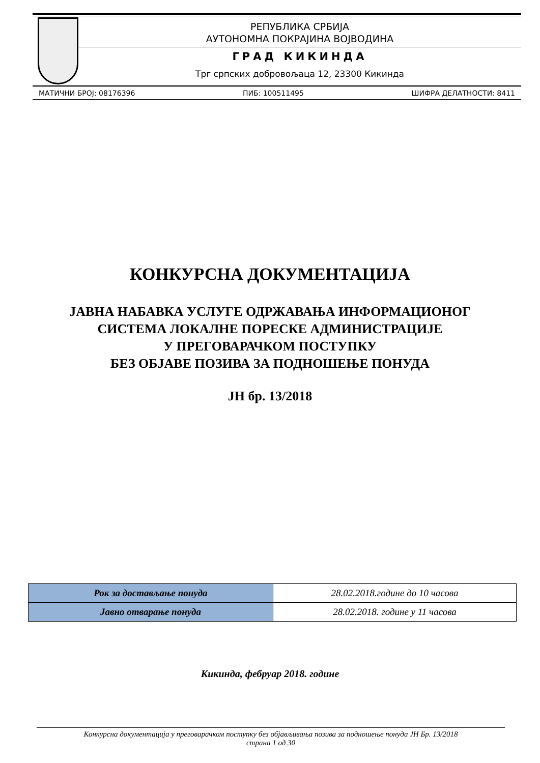РЕПУБЛИКА СРБИЈА
АУТОНОМНА ПОКРАЈИНА ВОЈВОДИНА
ГРАД КИКИНДА
Трг српских добровољаца 12, 23300 Кикинда
МАТИЧНИ БРОЈ: 08176396 ПИБ: 100511495 ШИФРА ДЕЛАТНОСТИ: 8411
КОНКУРСНА ДОКУМЕНТАЦИЈА
ЈАВНА НАБАВКА УСЛУГЕ ОДРЖАВАЊА ИНФОРМАЦИОНОГ
СИСТЕМА ЛОКАЛНЕ ПОРЕСКЕ АДМИНИСТРАЦИЈЕ
У ПРЕГОВАРАЧКОМ ПОСТУПКУ
БЕЗ ОБЈАВЕ ПОЗИВА ЗА ПОДНОШЕЊЕ ПОНУДА
ЈН бр. 13/2018
| Рок за достављање понуда | 28.02.2018.године до 10 часова |
| Јавно отварање понуда | 28.02.2018. године у 11 часова |
Кикинда, фебруар 2018. године
Конкурсна документација у преговарачком поступку без објављивања позива за подношење понуда ЈН Бр. 13/2018
страна 1 од 30